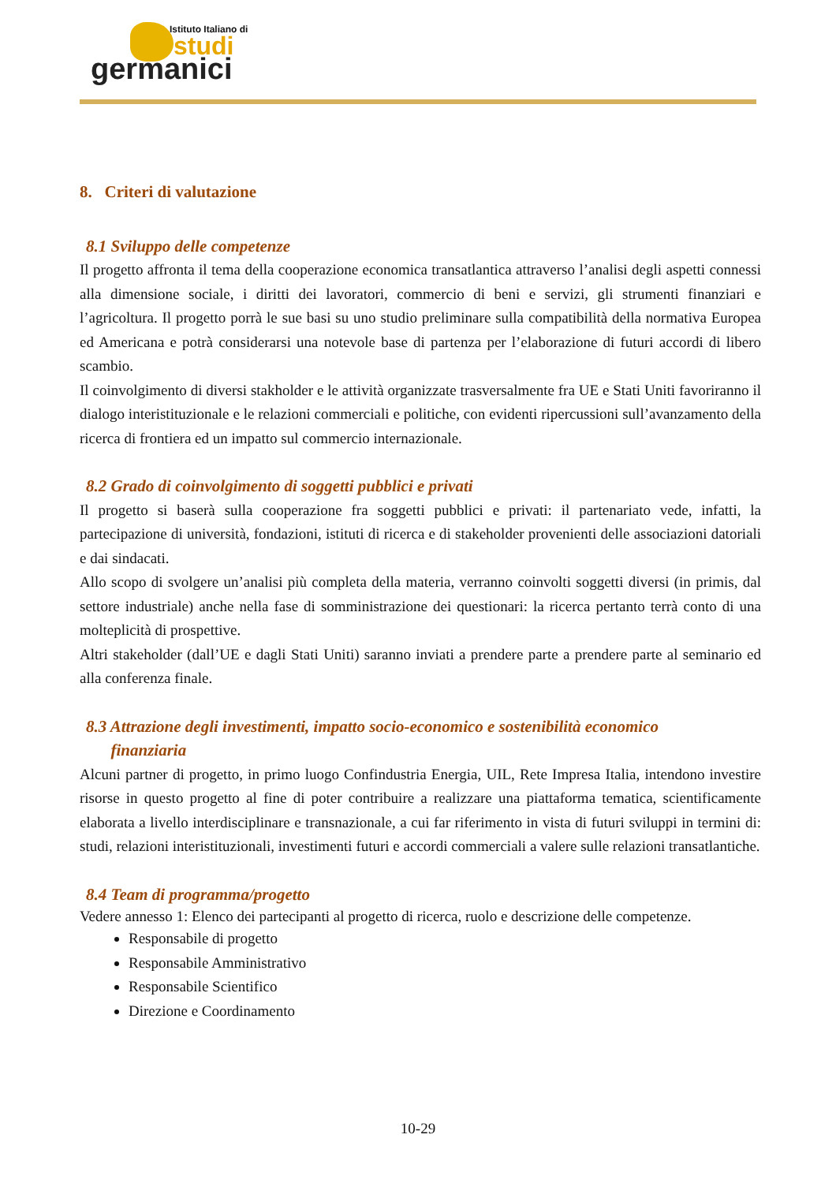Istituto Italiano di
studi
germanici
8. Criteri di valutazione
8.1 Sviluppo delle competenze
Il progetto affronta il tema della cooperazione economica transatlantica attraverso l’analisi degli aspetti connessi alla dimensione sociale, i diritti dei lavoratori, commercio di beni e servizi, gli strumenti finanziari e l’agricoltura. Il progetto porrà le sue basi su uno studio preliminare sulla compatibilità della normativa Europea ed Americana e potrà considerarsi una notevole base di partenza per l’elaborazione di futuri accordi di libero scambio.
Il coinvolgimento di diversi stakholder e le attività organizzate trasversalmente fra UE e Stati Uniti favoriranno il dialogo interistituzionale e le relazioni commerciali e politiche, con evidenti ripercussioni sull’avanzamento della ricerca di frontiera ed un impatto sul commercio internazionale.
8.2 Grado di coinvolgimento di soggetti pubblici e privati
Il progetto si baserà sulla cooperazione fra soggetti pubblici e privati: il partenariato vede, infatti, la partecipazione di università, fondazioni, istituti di ricerca e di stakeholder provenienti delle associazioni datoriali e dai sindacati.
Allo scopo di svolgere un’analisi più completa della materia, verranno coinvolti soggetti diversi (in primis, dal settore industriale) anche nella fase di somministrazione dei questionari: la ricerca pertanto terrà conto di una molteplicità di prospettive.
Altri stakeholder (dall’UE e dagli Stati Uniti) saranno inviati a prendere parte a prendere parte al seminario ed alla conferenza finale.
8.3 Attrazione degli investimenti, impatto socio-economico e sostenibilità economico
finanziaria
Alcuni partner di progetto, in primo luogo Confindustria Energia, UIL, Rete Impresa Italia, intendono investire risorse in questo progetto al fine di poter contribuire a realizzare una piattaforma tematica, scientificamente elaborata a livello interdisciplinare e transnazionale, a cui far riferimento in vista di futuri sviluppi in termini di: studi, relazioni interistituzionali, investimenti futuri e accordi commerciali a valere sulle relazioni transatlantiche.
8.4 Team di programma/progetto
Vedere annesso 1: Elenco dei partecipanti al progetto di ricerca, ruolo e descrizione delle competenze.
Responsabile di progetto
Responsabile Amministrativo
Responsabile Scientifico
Direzione e Coordinamento
10-29